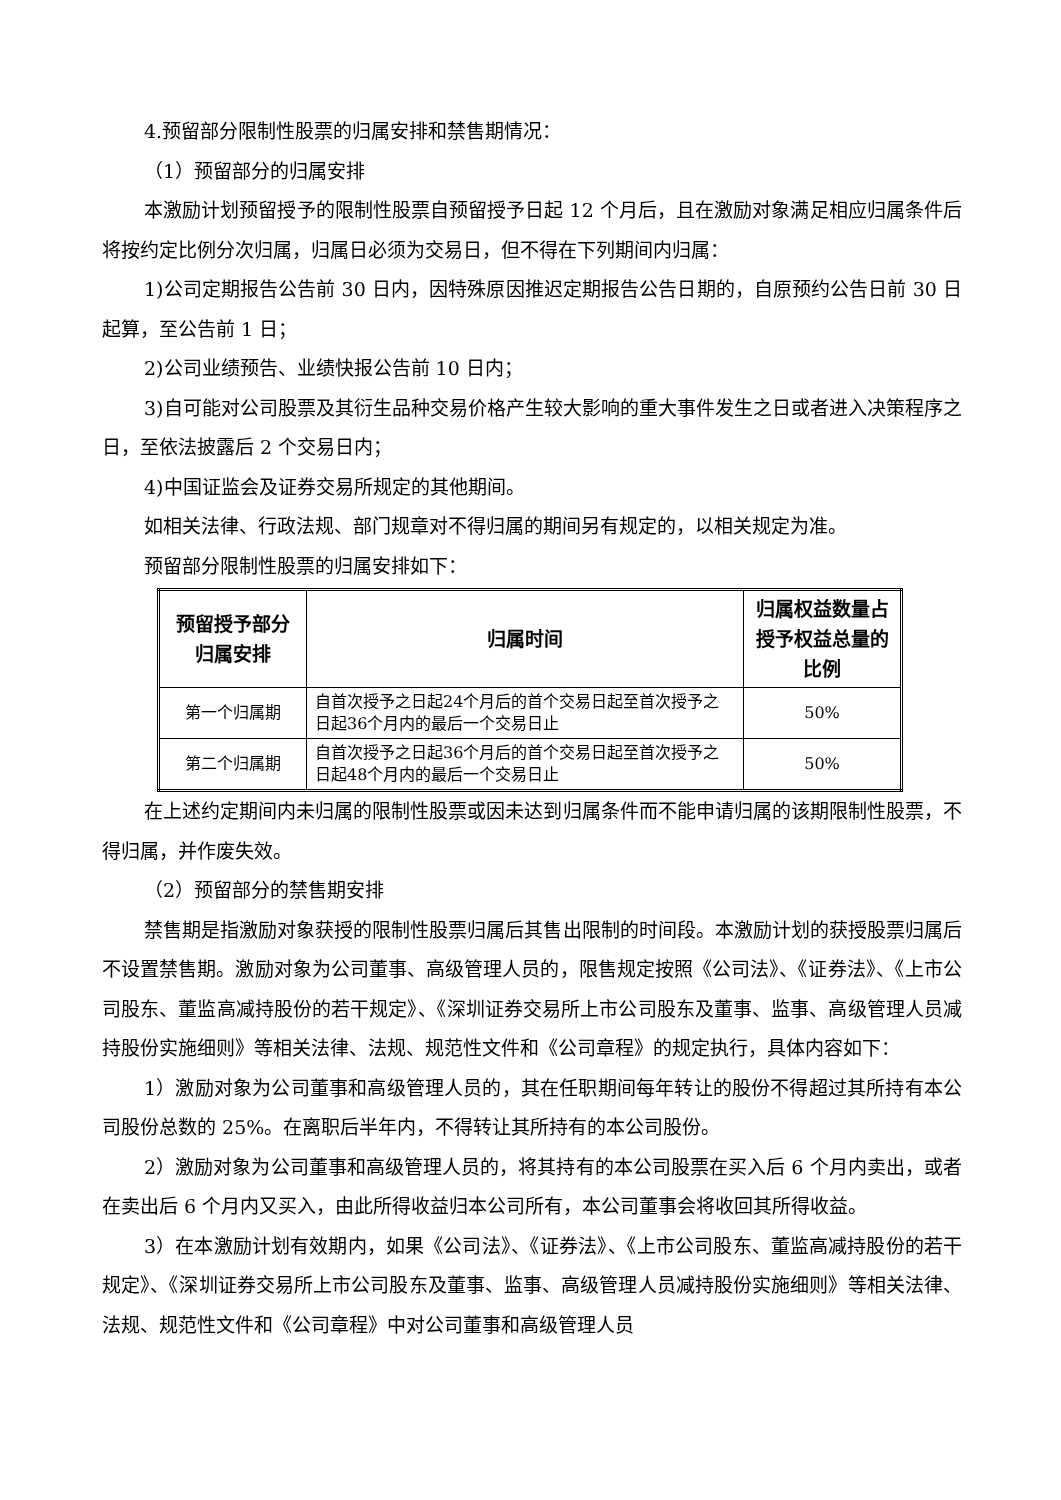4.预留部分限制性股票的归属安排和禁售期情况：
（1）预留部分的归属安排
本激励计划预留授予的限制性股票自预留授予日起 12 个月后，且在激励对象满足相应归属条件后将按约定比例分次归属，归属日必须为交易日，但不得在下列期间内归属：
1)公司定期报告公告前 30 日内，因特殊原因推迟定期报告公告日期的，自原预约公告日前 30 日起算，至公告前 1 日；
2)公司业绩预告、业绩快报公告前 10 日内；
3)自可能对公司股票及其衍生品种交易价格产生较大影响的重大事件发生之日或者进入决策程序之日，至依法披露后 2 个交易日内；
4)中国证监会及证券交易所规定的其他期间。
如相关法律、行政法规、部门规章对不得归属的期间另有规定的，以相关规定为准。
预留部分限制性股票的归属安排如下：
| 预留授予部分归属安排 | 归属时间 | 归属权益数量占授予权益总量的比例 |
| --- | --- | --- |
| 第一个归属期 | 自首次授予之日起24个月后的首个交易日起至首次授予之日起36个月内的最后一个交易日止 | 50% |
| 第二个归属期 | 自首次授予之日起36个月后的首个交易日起至首次授予之日起48个月内的最后一个交易日止 | 50% |
在上述约定期间内未归属的限制性股票或因未达到归属条件而不能申请归属的该期限制性股票，不得归属，并作废失效。
（2）预留部分的禁售期安排
禁售期是指激励对象获授的限制性股票归属后其售出限制的时间段。本激励计划的获授股票归属后不设置禁售期。激励对象为公司董事、高级管理人员的，限售规定按照《公司法》、《证券法》、《上市公司股东、董监高减持股份的若干规定》、《深圳证券交易所上市公司股东及董事、监事、高级管理人员减持股份实施细则》等相关法律、法规、规范性文件和《公司章程》的规定执行，具体内容如下：
1）激励对象为公司董事和高级管理人员的，其在任职期间每年转让的股份不得超过其所持有本公司股份总数的 25%。在离职后半年内，不得转让其所持有的本公司股份。
2）激励对象为公司董事和高级管理人员的，将其持有的本公司股票在买入后 6 个月内卖出，或者在卖出后 6 个月内又买入，由此所得收益归本公司所有，本公司董事会将收回其所得收益。
3）在本激励计划有效期内，如果《公司法》、《证券法》、《上市公司股东、董监高减持股份的若干规定》、《深圳证券交易所上市公司股东及董事、监事、高级管理人员减持股份实施细则》等相关法律、法规、规范性文件和《公司章程》中对公司董事和高级管理人员